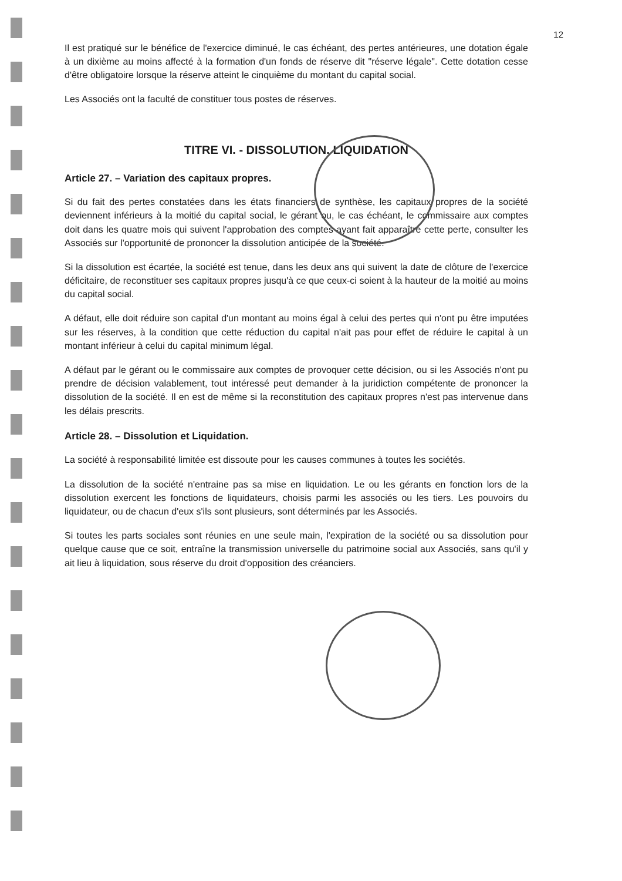12
Il est pratiqué sur le bénéfice de l'exercice diminué, le cas échéant, des pertes antérieures, une dotation égale à un dixième au moins affecté à la formation d'un fonds de réserve dit "réserve légale". Cette dotation cesse d'être obligatoire lorsque la réserve atteint le cinquième du montant du capital social.
Les Associés ont la faculté de constituer tous postes de réserves.
TITRE VI. - DISSOLUTION. LIQUIDATION
Article 27. – Variation des capitaux propres.
Si du fait des pertes constatées dans les états financiers de synthèse, les capitaux propres de la société deviennent inférieurs à la moitié du capital social, le gérant ou, le cas échéant, le commissaire aux comptes doit dans les quatre mois qui suivent l'approbation des comptes ayant fait apparaître cette perte, consulter les Associés sur l'opportunité de prononcer la dissolution anticipée de la société.
Si la dissolution est écartée, la société est tenue, dans les deux ans qui suivent la date de clôture de l'exercice déficitaire, de reconstituer ses capitaux propres jusqu'à ce que ceux-ci soient à la hauteur de la moitié au moins du capital social.
A défaut, elle doit réduire son capital d'un montant au moins égal à celui des pertes qui n'ont pu être imputées sur les réserves, à la condition que cette réduction du capital n'ait pas pour effet de réduire le capital à un montant inférieur à celui du capital minimum légal.
A défaut par le gérant ou le commissaire aux comptes de provoquer cette décision, ou si les Associés n'ont pu prendre de décision valablement, tout intéressé peut demander à la juridiction compétente de prononcer la dissolution de la société. Il en est de même si la reconstitution des capitaux propres n'est pas intervenue dans les délais prescrits.
Article 28. – Dissolution et Liquidation.
La société à responsabilité limitée est dissoute pour les causes communes à toutes les sociétés.
La dissolution de la société n'entraine pas sa mise en liquidation. Le ou les gérants en fonction lors de la dissolution exercent les fonctions de liquidateurs, choisis parmi les associés ou les tiers. Les pouvoirs du liquidateur, ou de chacun d'eux s'ils sont plusieurs, sont déterminés par les Associés.
Si toutes les parts sociales sont réunies en une seule main, l'expiration de la société ou sa dissolution pour quelque cause que ce soit, entraîne la transmission universelle du patrimoine social aux Associés, sans qu'il y ait lieu à liquidation, sous réserve du droit d'opposition des créanciers.